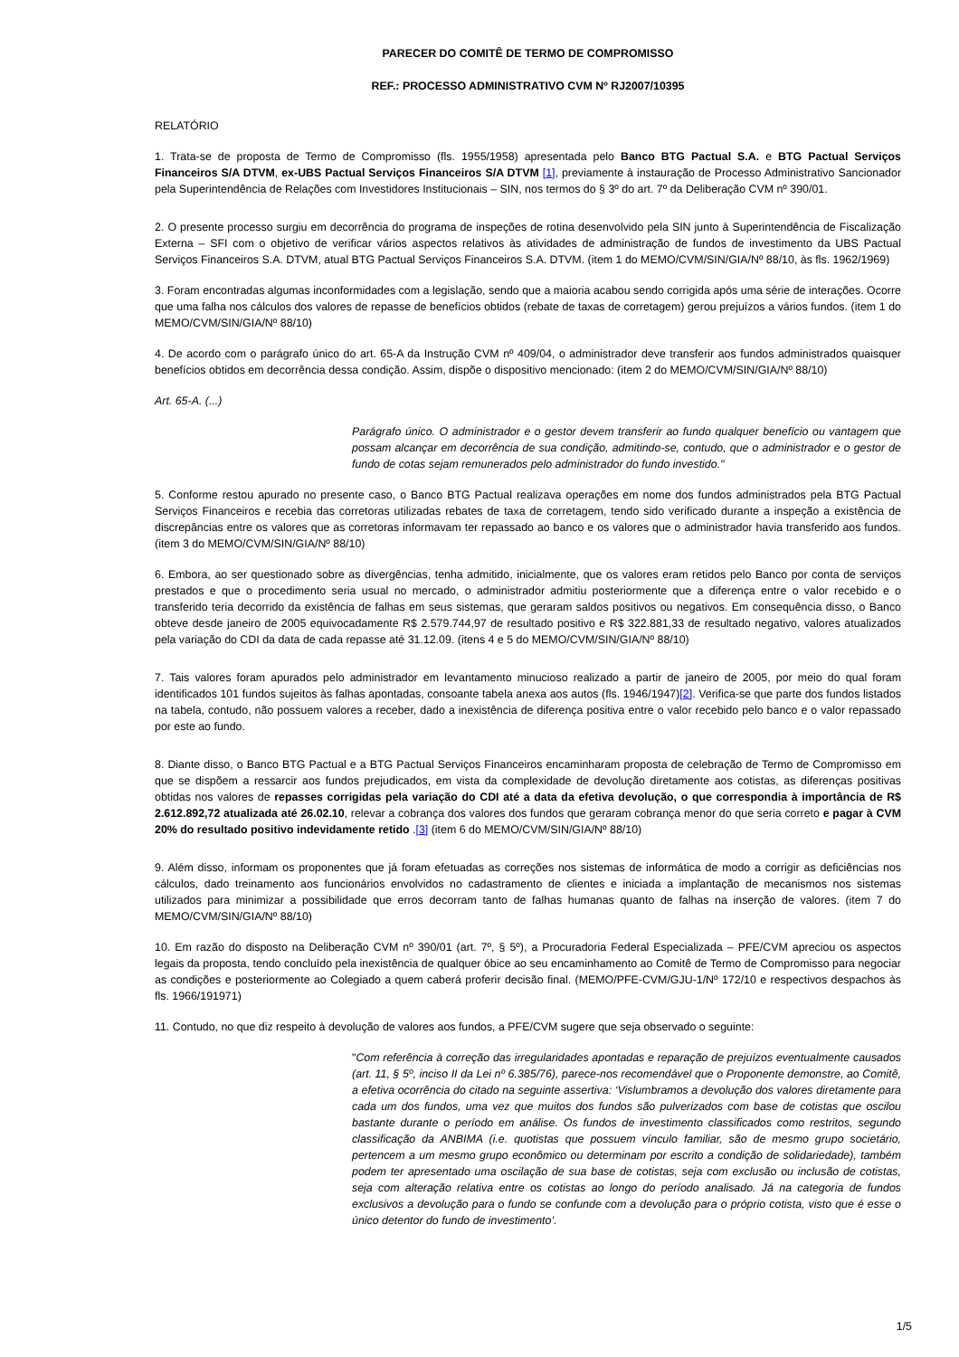PARECER DO COMITÊ DE TERMO DE COMPROMISSO
REF.: PROCESSO ADMINISTRATIVO CVM Nº RJ2007/10395
RELATÓRIO
1. Trata-se de proposta de Termo de Compromisso (fls. 1955/1958) apresentada pelo Banco BTG Pactual S.A. e BTG Pactual Serviços Financeiros S/A DTVM, ex-UBS Pactual Serviços Financeiros S/A DTVM [1], previamente à instauração de Processo Administrativo Sancionador pela Superintendência de Relações com Investidores Institucionais – SIN, nos termos do § 3º do art. 7º da Deliberação CVM nº 390/01.
2. O presente processo surgiu em decorrência do programa de inspeções de rotina desenvolvido pela SIN junto à Superintendência de Fiscalização Externa – SFI com o objetivo de verificar vários aspectos relativos às atividades de administração de fundos de investimento da UBS Pactual Serviços Financeiros S.A. DTVM, atual BTG Pactual Serviços Financeiros S.A. DTVM. (item 1 do MEMO/CVM/SIN/GIA/Nº 88/10, às fls. 1962/1969)
3. Foram encontradas algumas inconformidades com a legislação, sendo que a maioria acabou sendo corrigida após uma série de interações. Ocorre que uma falha nos cálculos dos valores de repasse de benefícios obtidos (rebate de taxas de corretagem) gerou prejuízos a vários fundos. (item 1 do MEMO/CVM/SIN/GIA/Nº 88/10)
4. De acordo com o parágrafo único do art. 65-A da Instrução CVM nº 409/04, o administrador deve transferir aos fundos administrados quaisquer benefícios obtidos em decorrência dessa condição. Assim, dispõe o dispositivo mencionado: (item 2 do MEMO/CVM/SIN/GIA/Nº 88/10)
Art. 65-A. (...)
Parágrafo único. O administrador e o gestor devem transferir ao fundo qualquer benefício ou vantagem que possam alcançar em decorrência de sua condição, admitindo-se, contudo, que o administrador e o gestor de fundo de cotas sejam remunerados pelo administrador do fundo investido."
5. Conforme restou apurado no presente caso, o Banco BTG Pactual realizava operações em nome dos fundos administrados pela BTG Pactual Serviços Financeiros e recebia das corretoras utilizadas rebates de taxa de corretagem, tendo sido verificado durante a inspeção a existência de discrepâncias entre os valores que as corretoras informavam ter repassado ao banco e os valores que o administrador havia transferido aos fundos. (item 3 do MEMO/CVM/SIN/GIA/Nº 88/10)
6. Embora, ao ser questionado sobre as divergências, tenha admitido, inicialmente, que os valores eram retidos pelo Banco por conta de serviços prestados e que o procedimento seria usual no mercado, o administrador admitiu posteriormente que a diferença entre o valor recebido e o transferido teria decorrido da existência de falhas em seus sistemas, que geraram saldos positivos ou negativos. Em consequência disso, o Banco obteve desde janeiro de 2005 equivocadamente R$ 2.579.744,97 de resultado positivo e R$ 322.881,33 de resultado negativo, valores atualizados pela variação do CDI da data de cada repasse até 31.12.09. (itens 4 e 5 do MEMO/CVM/SIN/GIA/Nº 88/10)
7. Tais valores foram apurados pelo administrador em levantamento minucioso realizado a partir de janeiro de 2005, por meio do qual foram identificados 101 fundos sujeitos às falhas apontadas, consoante tabela anexa aos autos (fls. 1946/1947)[2]. Verifica-se que parte dos fundos listados na tabela, contudo, não possuem valores a receber, dado a inexistência de diferença positiva entre o valor recebido pelo banco e o valor repassado por este ao fundo.
8. Diante disso, o Banco BTG Pactual e a BTG Pactual Serviços Financeiros encaminharam proposta de celebração de Termo de Compromisso em que se dispõem a ressarcir aos fundos prejudicados, em vista da complexidade de devolução diretamente aos cotistas, as diferenças positivas obtidas nos valores de repasses corrigidas pela variação do CDI até a data da efetiva devolução, o que correspondia à importância de R$ 2.612.892,72 atualizada até 26.02.10, relevar a cobrança dos valores dos fundos que geraram cobrança menor do que seria correto e pagar à CVM 20% do resultado positivo indevidamente retido .[3] (item 6 do MEMO/CVM/SIN/GIA/Nº 88/10)
9. Além disso, informam os proponentes que já foram efetuadas as correções nos sistemas de informática de modo a corrigir as deficiências nos cálculos, dado treinamento aos funcionários envolvidos no cadastramento de clientes e iniciada a implantação de mecanismos nos sistemas utilizados para minimizar a possibilidade que erros decorram tanto de falhas humanas quanto de falhas na inserção de valores. (item 7 do MEMO/CVM/SIN/GIA/Nº 88/10)
10. Em razão do disposto na Deliberação CVM nº 390/01 (art. 7º, § 5º), a Procuradoria Federal Especializada – PFE/CVM apreciou os aspectos legais da proposta, tendo concluído pela inexistência de qualquer óbice ao seu encaminhamento ao Comitê de Termo de Compromisso para negociar as condições e posteriormente ao Colegiado a quem caberá proferir decisão final. (MEMO/PFE-CVM/GJU-1/Nº 172/10 e respectivos despachos às fls. 1966/191971)
11. Contudo, no que diz respeito à devolução de valores aos fundos, a PFE/CVM sugere que seja observado o seguinte:
"Com referência à correção das irregularidades apontadas e reparação de prejuízos eventualmente causados (art. 11, § 5º, inciso II da Lei nº 6.385/76), parece-nos recomendável que o Proponente demonstre, ao Comitê, a efetiva ocorrência do citado na seguinte assertiva: ‘Vislumbramos a devolução dos valores diretamente para cada um dos fundos, uma vez que muitos dos fundos são pulverizados com base de cotistas que oscilou bastante durante o período em análise. Os fundos de investimento classificados como restritos, segundo classificação da ANBIMA (i.e. quotistas que possuem vínculo familiar, são de mesmo grupo societário, pertencem a um mesmo grupo econômico ou determinam por escrito a condição de solidariedade), também podem ter apresentado uma oscilação de sua base de cotistas, seja com exclusão ou inclusão de cotistas, seja com alteração relativa entre os cotistas ao longo do período analisado. Já na categoria de fundos exclusivos a devolução para o fundo se confunde com a devolução para o próprio cotista, visto que é esse o único detentor do fundo de investimento’.
1/5